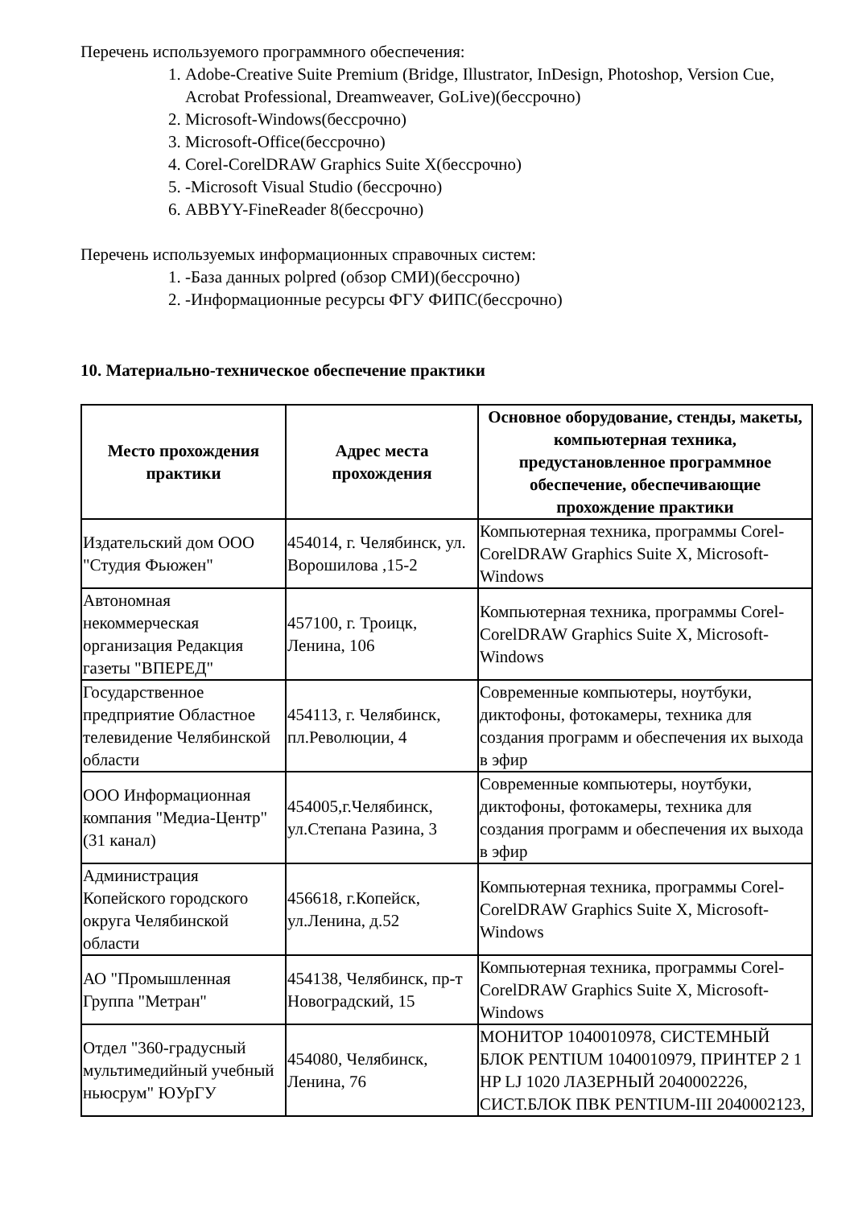Перечень используемого программного обеспечения:
1. Adobe-Creative Suite Premium (Bridge, Illustrator, InDesign, Photoshop, Version Cue, Acrobat Professional, Dreamweaver, GoLive)(бессрочно)
2. Microsoft-Windows(бессрочно)
3. Microsoft-Office(бессрочно)
4. Corel-CorelDRAW Graphics Suite X(бессрочно)
5. -Microsoft Visual Studio (бессрочно)
6. ABBYY-FineReader 8(бессрочно)
Перечень используемых информационных справочных систем:
1. -База данных polpred (обзор СМИ)(бессрочно)
2. -Информационные ресурсы ФГУ ФИПС(бессрочно)
10. Материально-техническое обеспечение практики
| Место прохождения практики | Адрес места прохождения | Основное оборудование, стенды, макеты, компьютерная техника, предустановленное программное обеспечение, обеспечивающие прохождение практики |
| --- | --- | --- |
| Издательский дом ООО "Студия Фьюжен" | 454014, г. Челябинск, ул. Ворошилова ,15-2 | Компьютерная техника, программы Corel-CorelDRAW Graphics Suite X, Microsoft-Windows |
| Автономная некоммерческая организация Редакция газеты "ВПЕРЕД" | 457100, г. Троицк, Ленина, 106 | Компьютерная техника, программы Corel-CorelDRAW Graphics Suite X, Microsoft-Windows |
| Государственное предприятие Областное телевидение Челябинской области | 454113, г. Челябинск, пл.Революции, 4 | Современные компьютеры, ноутбуки, диктофоны, фотокамеры, техника для создания программ и обеспечения их выхода в эфир |
| ООО Информационная компания "Медиа-Центр" (31 канал) | 454005,г.Челябинск, ул.Степана Разина, 3 | Современные компьютеры, ноутбуки, диктофоны, фотокамеры, техника для создания программ и обеспечения их выхода в эфир |
| Администрация Копейского городского округа Челябинской области | 456618, г.Копейск, ул.Ленина, д.52 | Компьютерная техника, программы Corel-CorelDRAW Graphics Suite X, Microsoft-Windows |
| АО "Промышленная Группа "Метран" | 454138, Челябинск, пр-т Новоградский, 15 | Компьютерная техника, программы Corel-CorelDRAW Graphics Suite X, Microsoft-Windows |
| Отдел "360-градусный мультимедийный учебный ньюсрум" ЮУрГУ | 454080, Челябинск, Ленина, 76 | МОНИТОР 1040010978, СИСТЕМНЫЙ БЛОК PENTIUM 1040010979, ПРИНТЕР 2 1 HP LJ 1020 ЛАЗЕРНЫЙ 2040002226, СИСТ.БЛОК ПВК PENTIUM-III 2040002123, |